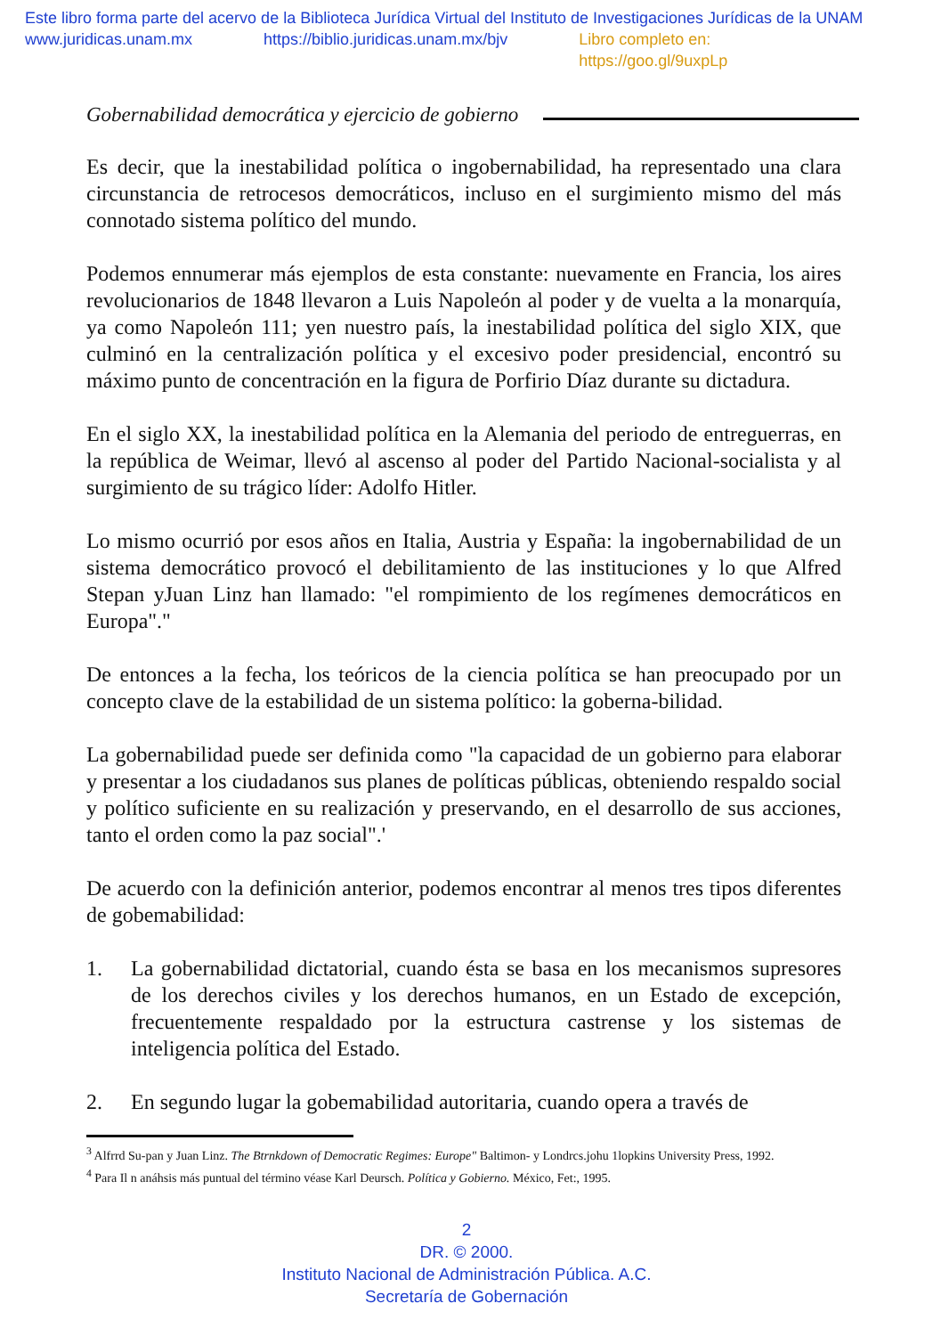Este libro forma parte del acervo de la Biblioteca Jurídica Virtual del Instituto de Investigaciones Jurídicas de la UNAM
www.juridicas.unam.mx https://biblio.juridicas.unam.mx/bjv Libro completo en: https://goo.gl/9uxpLp
Gobernabilidad democrática y ejercicio de gobierno
Es decir, que la inestabilidad política o ingobernabilidad, ha representado una clara circunstancia de retrocesos democráticos, incluso en el surgimiento mismo del más connotado sistema político del mundo.
Podemos ennumerar más ejemplos de esta constante: nuevamente en Francia, los aires revolucionarios de 1848 llevaron a Luis Napoleón al poder y de vuelta a la monarquía, ya como Napoleón 111; yen nuestro país, la inestabilidad política del siglo XIX, que culminó en la centralización política y el excesivo poder presidencial, encontró su máximo punto de concentración en la figura de Porfirio Díaz durante su dictadura.
En el siglo XX, la inestabilidad política en la Alemania del periodo de entreguerras, en la república de Weimar, llevó al ascenso al poder del Partido Nacional-socialista y al surgimiento de su trágico líder: Adolfo Hitler.
Lo mismo ocurrió por esos años en Italia, Austria y España: la ingobernabilidad de un sistema democrático provocó el debilitamiento de las instituciones y lo que Alfred Stepan yJuan Linz han llamado: "el rompimiento de los regímenes democráticos en Europa"."
De entonces a la fecha, los teóricos de la ciencia política se han preocupado por un concepto clave de la estabilidad de un sistema político: la goberna-bilidad.
La gobernabilidad puede ser definida como "la capacidad de un gobierno para elaborar y presentar a los ciudadanos sus planes de políticas públicas, obteniendo respaldo social y político suficiente en su realización y preservando, en el desarrollo de sus acciones, tanto el orden como la paz social".'
De acuerdo con la definición anterior, podemos encontrar al menos tres tipos diferentes de gobemabilidad:
1. La gobernabilidad dictatorial, cuando ésta se basa en los mecanismos supresores de los derechos civiles y los derechos humanos, en un Estado de excepción, frecuentemente respaldado por la estructura castrense y los sistemas de inteligencia política del Estado.
2. En segundo lugar la gobemabilidad autoritaria, cuando opera a través de
<sup>3</sup> Alfrrd Su-pan y Juan Linz. The Btrnkdown of Democratic Regimes: Europe" Baltimon- y Londrcs.johu 1lopkins University Press, 1992.
<sup>4</sup> Para Il n anáhsis más puntual del término véase Karl Deursch. Política y Gobierno. México, Fet:, 1995.
2
DR. © 2000.
Instituto Nacional de Administración Pública. A.C.
Secretaría de Gobernación